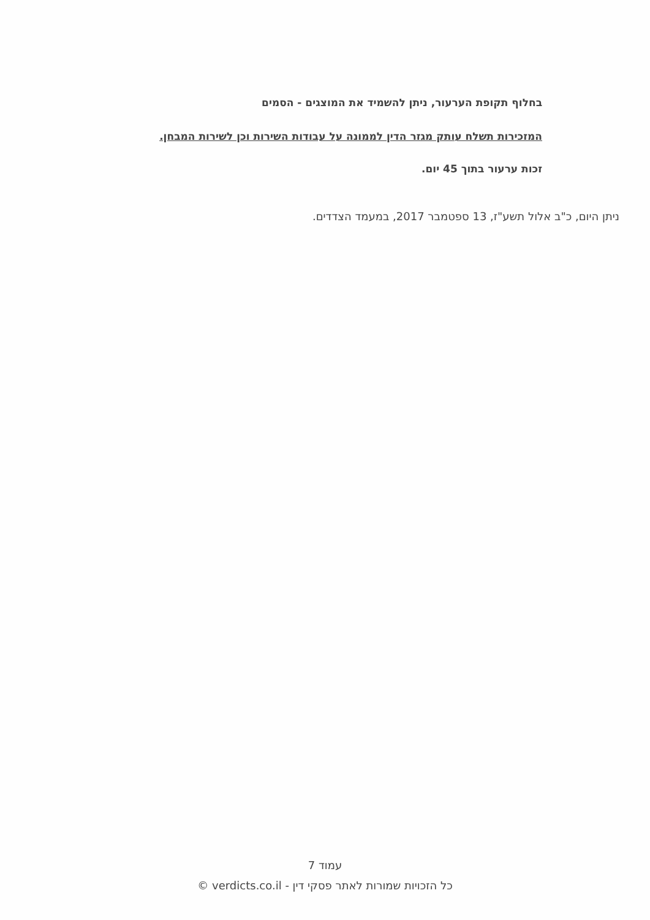בחלוף תקופת הערעור, ניתן להשמיד את המוצגים - הסמים
המזכירות תשלח עותק מגזר הדין לממונה על עבודות השירות וכן לשירות המבחן.
זכות ערעור בתוך 45 יום.
ניתן היום, כ"ב אלול תשע"ז, 13 ספטמבר 2017, במעמד הצדדים.
עמוד 7
כל הזכויות שמורות לאתר פסקי דין - verdicts.co.il ©